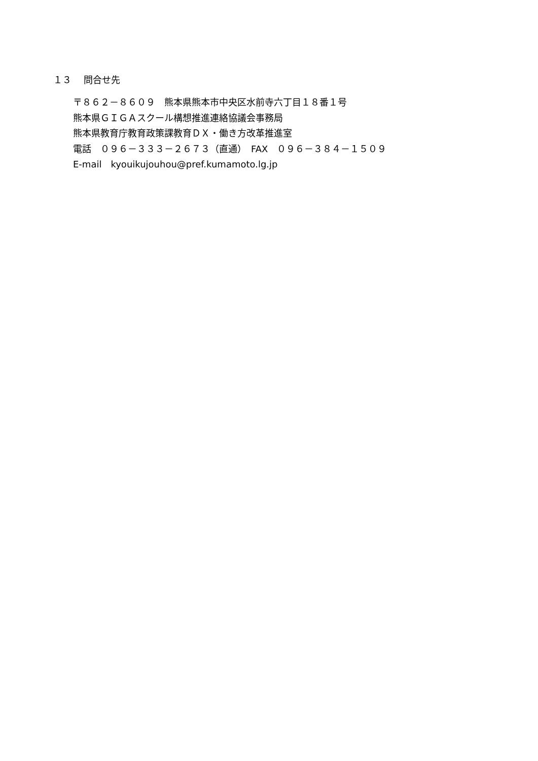１３　 問合せ先
〒８６２－８６０９　熊本県熊本市中央区水前寺六丁目１８番１号
熊本県ＧＩＧＡスクール構想推進連絡協議会事務局
熊本県教育庁教育政策課教育ＤＸ・働き方改革推進室
電話　０９６－３３３－２６７３（直通）　FAX　０９６－３８４－１５０９
E-mail　kyouikujouhou@pref.kumamoto.lg.jp